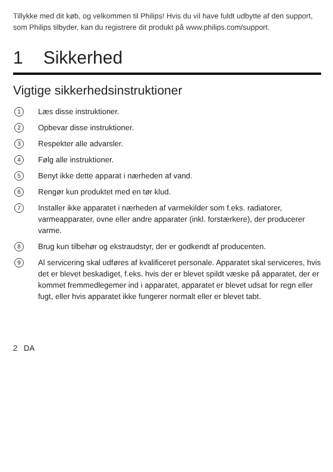Tillykke med dit køb, og velkommen til Philips! Hvis du vil have fuldt udbytte af den support, som Philips tilbyder, kan du registrere dit produkt på www.philips.com/support.
1 Sikkerhed
Vigtige sikkerhedsinstruktioner
1
Læs disse instruktioner.
2
Opbevar disse instruktioner.
3
Respekter alle advarsler.
4
Følg alle instruktioner.
5
Benyt ikke dette apparat i nærheden af vand.
6
Rengør kun produktet med en tør klud.
7
Installer ikke apparatet i nærheden af varmekilder som f.eks. radiatorer, varmeapparater, ovne eller andre apparater (inkl. forstærkere), der producerer varme.
8
Brug kun tilbehør og ekstraudstyr, der er godkendt af producenten.
9
Al servicering skal udføres af kvalificeret personale. Apparatet skal serviceres, hvis det er blevet beskadiget, f.eks. hvis der er blevet spildt væske på apparatet, der er kommet fremmedlegemer ind i apparatet, apparatet er blevet udsat for regn eller fugt, eller hvis apparatet ikke fungerer normalt eller er blevet tabt.
2 DA